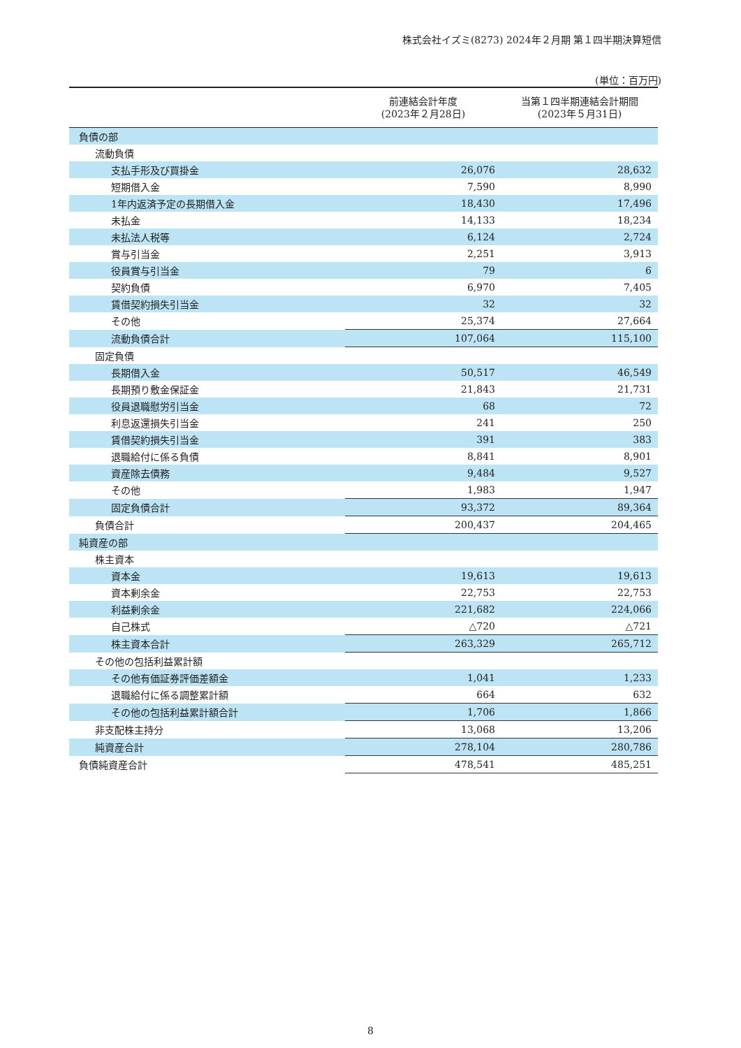株式会社イズミ(8273) 2024年２月期 第１四半期決算短信
(単位：百万円)
| | 前連結会計年度 (2023年２月28日) | 当第１四半期連結会計期間 (2023年５月31日) |
| --- | --- | --- |
| 負債の部 | | |
| 流動負債 | | |
| 支払手形及び買掛金 | 26,076 | 28,632 |
| 短期借入金 | 7,590 | 8,990 |
| 1年内返済予定の長期借入金 | 18,430 | 17,496 |
| 未払金 | 14,133 | 18,234 |
| 未払法人税等 | 6,124 | 2,724 |
| 賞与引当金 | 2,251 | 3,913 |
| 役員賞与引当金 | 79 | 6 |
| 契約負債 | 6,970 | 7,405 |
| 賃借契約損失引当金 | 32 | 32 |
| その他 | 25,374 | 27,664 |
| 流動負債合計 | 107,064 | 115,100 |
| 固定負債 | | |
| 長期借入金 | 50,517 | 46,549 |
| 長期預り敷金保証金 | 21,843 | 21,731 |
| 役員退職慰労引当金 | 68 | 72 |
| 利息返還損失引当金 | 241 | 250 |
| 賃借契約損失引当金 | 391 | 383 |
| 退職給付に係る負債 | 8,841 | 8,901 |
| 資産除去債務 | 9,484 | 9,527 |
| その他 | 1,983 | 1,947 |
| 固定負債合計 | 93,372 | 89,364 |
| 負債合計 | 200,437 | 204,465 |
| 純資産の部 | | |
| 株主資本 | | |
| 資本金 | 19,613 | 19,613 |
| 資本剰余金 | 22,753 | 22,753 |
| 利益剰余金 | 221,682 | 224,066 |
| 自己株式 | △720 | △721 |
| 株主資本合計 | 263,329 | 265,712 |
| その他の包括利益累計額 | | |
| その他有価証券評価差額金 | 1,041 | 1,233 |
| 退職給付に係る調整累計額 | 664 | 632 |
| その他の包括利益累計額合計 | 1,706 | 1,866 |
| 非支配株主持分 | 13,068 | 13,206 |
| 純資産合計 | 278,104 | 280,786 |
| 負債純資産合計 | 478,541 | 485,251 |
8